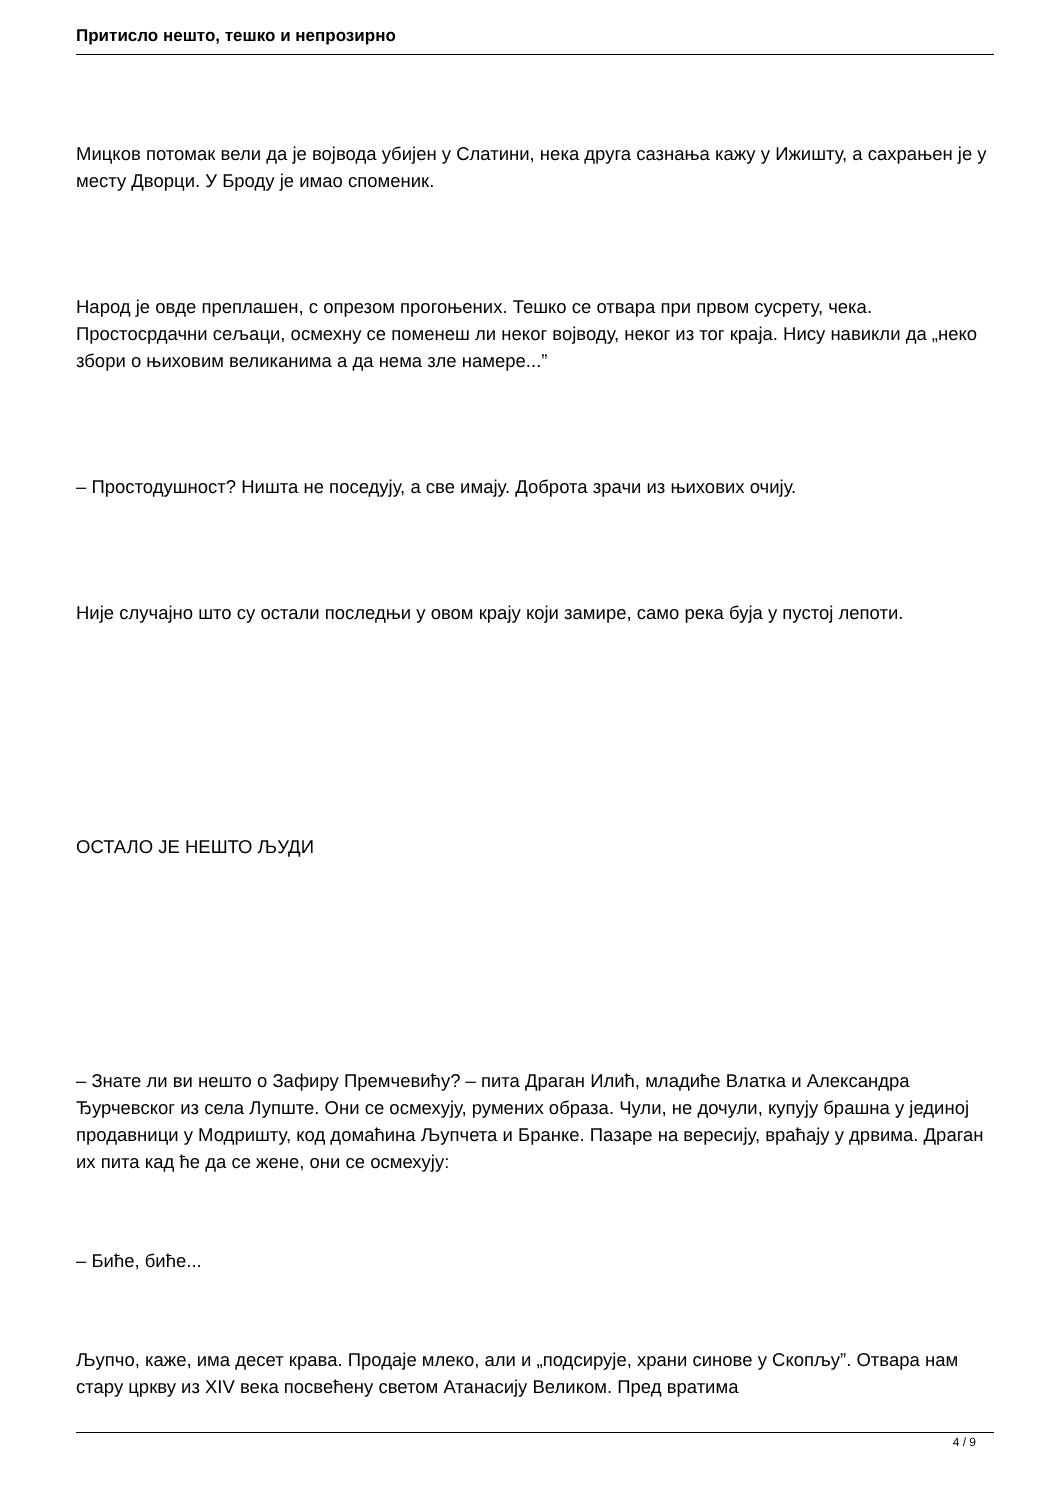Притисло нешто, тешко и непрозирно
Мицков потомак вели да је војвода убијен у Слатини, нека друга сазнања кажу у Ижишту, а сахрањен је у месту Дворци. У Броду је имао споменик.
Народ је овде преплашен, с опрезом прогоњених. Тешко се отвара при првом сусрету, чека. Простосрдачни сељаци, осмехну се поменеш ли неког војводу, неког из тог краја. Нису навикли да „неко збори о њиховим великанима а да нема зле намере...”
– Простодушност? Ништа не поседују, а све имају. Доброта зрачи из њихових очију.
Није случајно што су остали последњи у овом крају који замире, само река буја у пустој лепоти.
ОСТАЛО ЈЕ НЕШТО ЉУДИ
– Знате ли ви нешто о Зафиру Премчевићу? – пита Драган Илић, младиће Влатка и Александра Ђурчевског из села Лупште. Они се осмехују, румених образа. Чули, не дочули, купују брашна у јединој продавници у Модришту, код домаћина Љупчета и Бранке. Пазаре на вересију, враћају у дрвима. Драган их пита кад ће да се жене, они се осмехују:
– Биће, биће...
Љупчо, каже, има десет крава. Продаје млеко, али и „подсирује, храни синове у Скопљу”. Отвара нам стару цркву из XIV века посвећену светом Атанасију Великом. Пред вратима
4 / 9